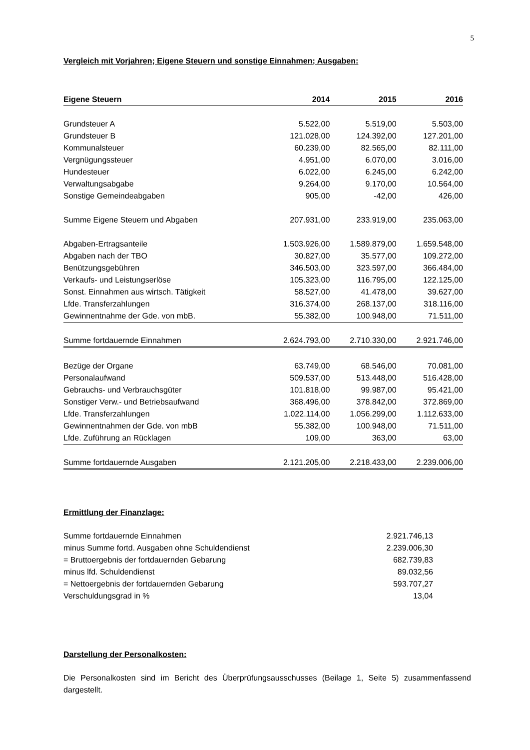5
Vergleich mit Vorjahren; Eigene Steuern und sonstige Einnahmen; Ausgaben:
| Eigene Steuern | 2014 | 2015 | 2016 |
| --- | --- | --- | --- |
| Grundsteuer A | 5.522,00 | 5.519,00 | 5.503,00 |
| Grundsteuer B | 121.028,00 | 124.392,00 | 127.201,00 |
| Kommunalsteuer | 60.239,00 | 82.565,00 | 82.111,00 |
| Vergnügungssteuer | 4.951,00 | 6.070,00 | 3.016,00 |
| Hundesteuer | 6.022,00 | 6.245,00 | 6.242,00 |
| Verwaltungsabgabe | 9.264,00 | 9.170,00 | 10.564,00 |
| Sonstige Gemeindeabgaben | 905,00 | -42,00 | 426,00 |
| Summe Eigene Steuern und Abgaben | 207.931,00 | 233.919,00 | 235.063,00 |
| Abgaben-Ertragsanteile | 1.503.926,00 | 1.589.879,00 | 1.659.548,00 |
| Abgaben nach der TBO | 30.827,00 | 35.577,00 | 109.272,00 |
| Benützungsgebühren | 346.503,00 | 323.597,00 | 366.484,00 |
| Verkaufs- und Leistungserlöse | 105.323,00 | 116.795,00 | 122.125,00 |
| Sonst. Einnahmen aus wirtsch. Tätigkeit | 58.527,00 | 41.478,00 | 39.627,00 |
| Lfde. Transferzahlungen | 316.374,00 | 268.137,00 | 318.116,00 |
| Gewinnentnahme der Gde. von mbB. | 55.382,00 | 100.948,00 | 71.511,00 |
| Summe fortdauernde Einnahmen | 2.624.793,00 | 2.710.330,00 | 2.921.746,00 |
| Bezüge der Organe | 63.749,00 | 68.546,00 | 70.081,00 |
| Personalaufwand | 509.537,00 | 513.448,00 | 516.428,00 |
| Gebrauchs- und Verbrauchsgüter | 101.818,00 | 99.987,00 | 95.421,00 |
| Sonstiger Verw.- und Betriebsaufwand | 368.496,00 | 378.842,00 | 372.869,00 |
| Lfde. Transferzahlungen | 1.022.114,00 | 1.056.299,00 | 1.112.633,00 |
| Gewinnentnahmen der Gde. von mbB | 55.382,00 | 100.948,00 | 71.511,00 |
| Lfde. Zuführung an Rücklagen | 109,00 | 363,00 | 63,00 |
| Summe fortdauernde Ausgaben | 2.121.205,00 | 2.218.433,00 | 2.239.006,00 |
Ermittlung der Finanzlage:
| Summe fortdauernde Einnahmen | 2.921.746,13 |
| minus Summe fortd. Ausgaben ohne Schuldendienst | 2.239.006,30 |
| = Bruttoergebnis der fortdauernden Gebarung | 682.739,83 |
| minus lfd. Schuldendienst | 89.032,56 |
| = Nettoergebnis der fortdauernden Gebarung | 593.707,27 |
| Verschuldungsgrad in % | 13,04 |
Darstellung der Personalkosten:
Die Personalkosten sind im Bericht des Überprüfungsausschusses (Beilage 1, Seite 5) zusammenfassend dargestellt.